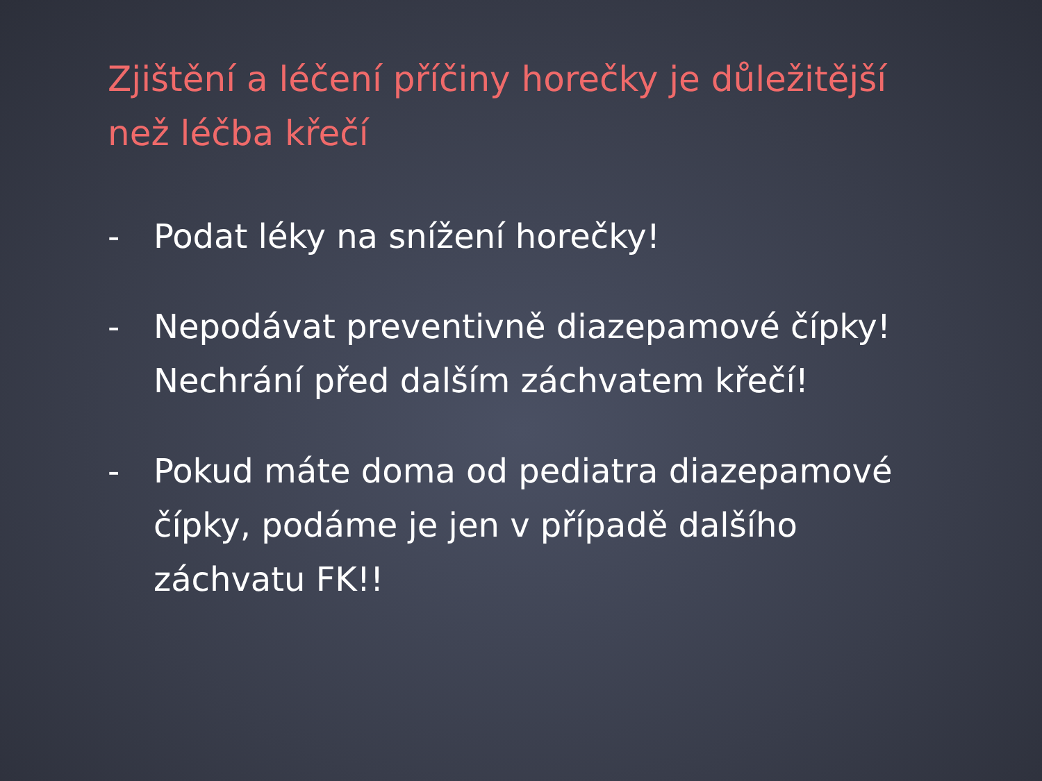Zjištění a léčení příčiny horečky je důležitější než léčba křečí
- Podat léky na snížení horečky!
- Nepodávat preventivně diazepamové čípky! Nechrání před dalším záchvatem křečí!
- Pokud máte doma od pediatra diazepamové čípky, podáme je jen v případě dalšího záchvatu FK!!